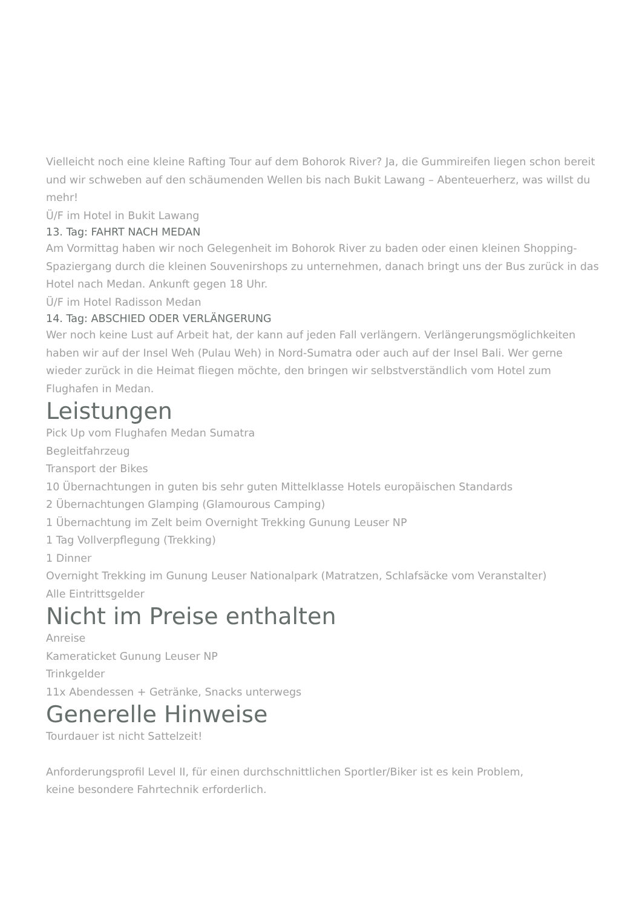Vielleicht noch eine kleine Rafting Tour auf dem Bohorok River? Ja, die Gummireifen liegen schon bereit und wir schweben auf den schäumenden Wellen bis nach Bukit Lawang – Abenteuerherz, was willst du mehr!
Ü/F im Hotel in Bukit Lawang
13. Tag: FAHRT NACH MEDAN
Am Vormittag haben wir noch Gelegenheit im Bohorok River zu baden oder einen kleinen Shopping-Spaziergang durch die kleinen Souvenirshops zu unternehmen, danach bringt uns der Bus zurück in das Hotel nach Medan. Ankunft gegen 18 Uhr.
Ü/F im Hotel Radisson Medan
14. Tag: ABSCHIED ODER VERLÄNGERUNG
Wer noch keine Lust auf Arbeit hat, der kann auf jeden Fall verlängern. Verlängerungsmöglichkeiten haben wir auf der Insel Weh (Pulau Weh) in Nord-Sumatra oder auch auf der Insel Bali. Wer gerne wieder zurück in die Heimat fliegen möchte, den bringen wir selbstverständlich vom Hotel zum Flughafen in Medan.
Leistungen
Pick Up vom Flughafen Medan Sumatra
Begleitfahrzeug
Transport der Bikes
10 Übernachtungen in guten bis sehr guten Mittelklasse Hotels europäischen Standards
2 Übernachtungen Glamping (Glamourous Camping)
1 Übernachtung im Zelt beim Overnight Trekking Gunung Leuser NP
1 Tag Vollverpflegung (Trekking)
1 Dinner
Overnight Trekking im Gunung Leuser Nationalpark (Matratzen, Schlafsäcke vom Veranstalter)
Alle Eintrittsgelder
Nicht im Preise enthalten
Anreise
Kameraticket Gunung Leuser NP
Trinkgelder
11x Abendessen + Getränke, Snacks unterwegs
Generelle Hinweise
Tourdauer ist nicht Sattelzeit!
Anforderungsprofil Level II, für einen durchschnittlichen Sportler/Biker ist es kein Problem,
keine besondere Fahrtechnik erforderlich.